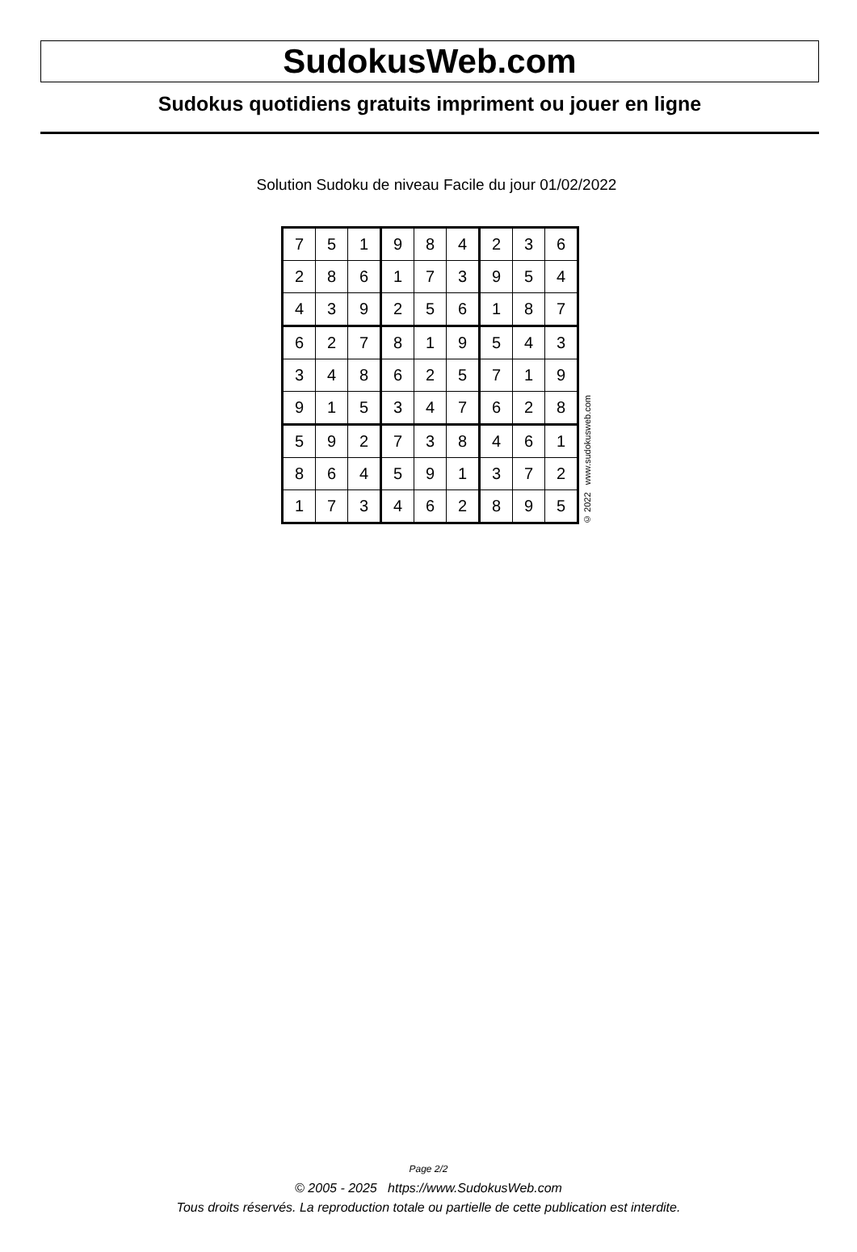SudokusWeb.com
Sudokus quotidiens gratuits impriment ou jouer en ligne
Solution Sudoku de niveau Facile du jour 01/02/2022
| 7 | 5 | 1 | 9 | 8 | 4 | 2 | 3 | 6 |
| 2 | 8 | 6 | 1 | 7 | 3 | 9 | 5 | 4 |
| 4 | 3 | 9 | 2 | 5 | 6 | 1 | 8 | 7 |
| 6 | 2 | 7 | 8 | 1 | 9 | 5 | 4 | 3 |
| 3 | 4 | 8 | 6 | 2 | 5 | 7 | 1 | 9 |
| 9 | 1 | 5 | 3 | 4 | 7 | 6 | 2 | 8 |
| 5 | 9 | 2 | 7 | 3 | 8 | 4 | 6 | 1 |
| 8 | 6 | 4 | 5 | 9 | 1 | 3 | 7 | 2 |
| 1 | 7 | 3 | 4 | 6 | 2 | 8 | 9 | 5 |
© 2022 www.sudokusweb.com
Page 2/2
© 2005 - 2025 https://www.SudokusWeb.com
Tous droits réservés. La reproduction totale ou partielle de cette publication est interdite.